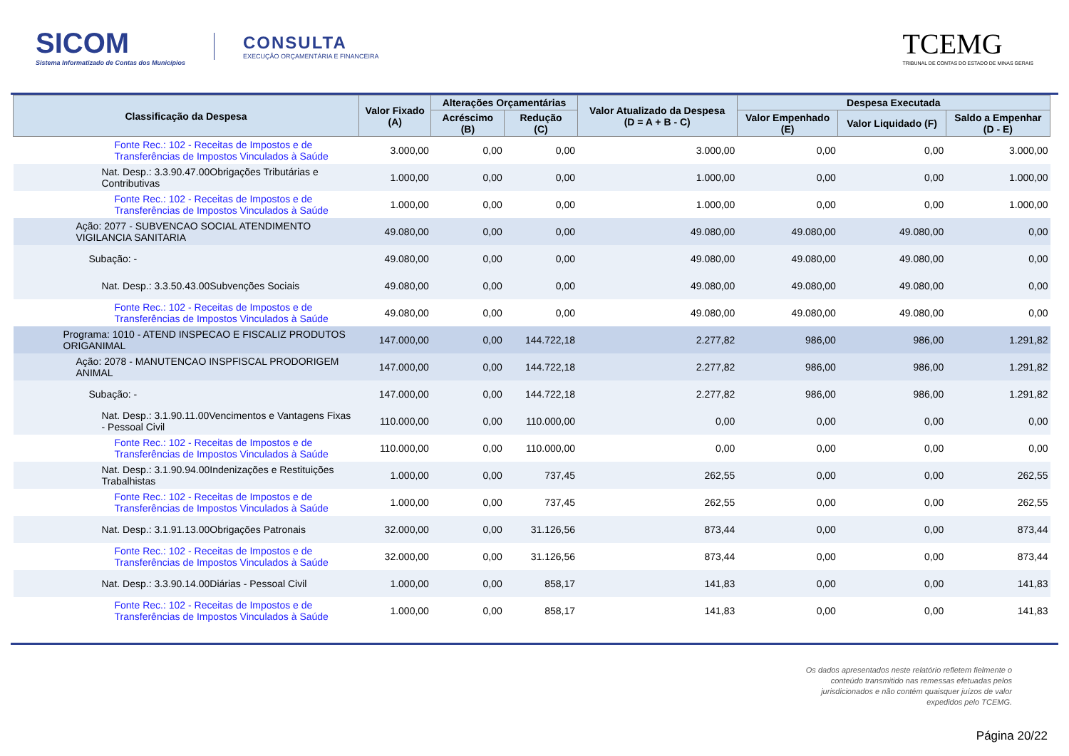SICOM
Sistema Informatizado de Contas dos Municípios
CONSULTA
EXECUÇÃO ORÇAMENTÁRIA E FINANCEIRA
TCEMG
TRIBUNAL DE CONTAS DO ESTADO DE MINAS GERAIS
| Classificação da Despesa | Valor Fixado (A) | Alterações Orçamentárias | | Valor Atualizado da Despesa (D = A + B - C) | Despesa Executada | | |
| --- | --- | --- | --- | --- | --- | --- | --- |
| | | Acréscimo (B) | Redução (C) | | Valor Empenhado (E) | Valor Liquidado (F) | Saldo a Empenhar (D - E) |
| Fonte Rec.: 102 - Receitas de Impostos e de Transferências de Impostos Vinculados à Saúde | 3.000,00 | 0,00 | 0,00 | 3.000,00 | 0,00 | 0,00 | 3.000,00 |
| Nat. Desp.: 3.3.90.47.00Obrigações Tributárias e Contributivas | 1.000,00 | 0,00 | 0,00 | 1.000,00 | 0,00 | 0,00 | 1.000,00 |
| Fonte Rec.: 102 - Receitas de Impostos e de Transferências de Impostos Vinculados à Saúde | 1.000,00 | 0,00 | 0,00 | 1.000,00 | 0,00 | 0,00 | 1.000,00 |
| Ação: 2077 - SUBVENCAO SOCIAL ATENDIMENTO VIGILANCIA SANITARIA | 49.080,00 | 0,00 | 0,00 | 49.080,00 | 49.080,00 | 49.080,00 | 0,00 |
| Subação: - | 49.080,00 | 0,00 | 0,00 | 49.080,00 | 49.080,00 | 49.080,00 | 0,00 |
| Nat. Desp.: 3.3.50.43.00Subvenções Sociais | 49.080,00 | 0,00 | 0,00 | 49.080,00 | 49.080,00 | 49.080,00 | 0,00 |
| Fonte Rec.: 102 - Receitas de Impostos e de Transferências de Impostos Vinculados à Saúde | 49.080,00 | 0,00 | 0,00 | 49.080,00 | 49.080,00 | 49.080,00 | 0,00 |
| Programa: 1010 - ATEND INSPECAO E FISCALIZ PRODUTOS ORIGANIMAL | 147.000,00 | 0,00 | 144.722,18 | 2.277,82 | 986,00 | 986,00 | 1.291,82 |
| Ação: 2078 - MANUTENCAO INSPFISCAL PRODORIGEM ANIMAL | 147.000,00 | 0,00 | 144.722,18 | 2.277,82 | 986,00 | 986,00 | 1.291,82 |
| Subação: - | 147.000,00 | 0,00 | 144.722,18 | 2.277,82 | 986,00 | 986,00 | 1.291,82 |
| Nat. Desp.: 3.1.90.11.00Vencimentos e Vantagens Fixas - Pessoal Civil | 110.000,00 | 0,00 | 110.000,00 | 0,00 | 0,00 | 0,00 | 0,00 |
| Fonte Rec.: 102 - Receitas de Impostos e de Transferências de Impostos Vinculados à Saúde | 110.000,00 | 0,00 | 110.000,00 | 0,00 | 0,00 | 0,00 | 0,00 |
| Nat. Desp.: 3.1.90.94.00Indenizações e Restituições Trabalhistas | 1.000,00 | 0,00 | 737,45 | 262,55 | 0,00 | 0,00 | 262,55 |
| Fonte Rec.: 102 - Receitas de Impostos e de Transferências de Impostos Vinculados à Saúde | 1.000,00 | 0,00 | 737,45 | 262,55 | 0,00 | 0,00 | 262,55 |
| Nat. Desp.: 3.1.91.13.00Obrigações Patronais | 32.000,00 | 0,00 | 31.126,56 | 873,44 | 0,00 | 0,00 | 873,44 |
| Fonte Rec.: 102 - Receitas de Impostos e de Transferências de Impostos Vinculados à Saúde | 32.000,00 | 0,00 | 31.126,56 | 873,44 | 0,00 | 0,00 | 873,44 |
| Nat. Desp.: 3.3.90.14.00Diárias - Pessoal Civil | 1.000,00 | 0,00 | 858,17 | 141,83 | 0,00 | 0,00 | 141,83 |
| Fonte Rec.: 102 - Receitas de Impostos e de Transferências de Impostos Vinculados à Saúde | 1.000,00 | 0,00 | 858,17 | 141,83 | 0,00 | 0,00 | 141,83 |
Os dados apresentados neste relatório refletem fielmente o
conteúdo transmitido nas remessas efetuadas pelos
jurisdicionados e não contém quaisquer juízos de valor
expedidos pelo TCEMG.
Página 20/22